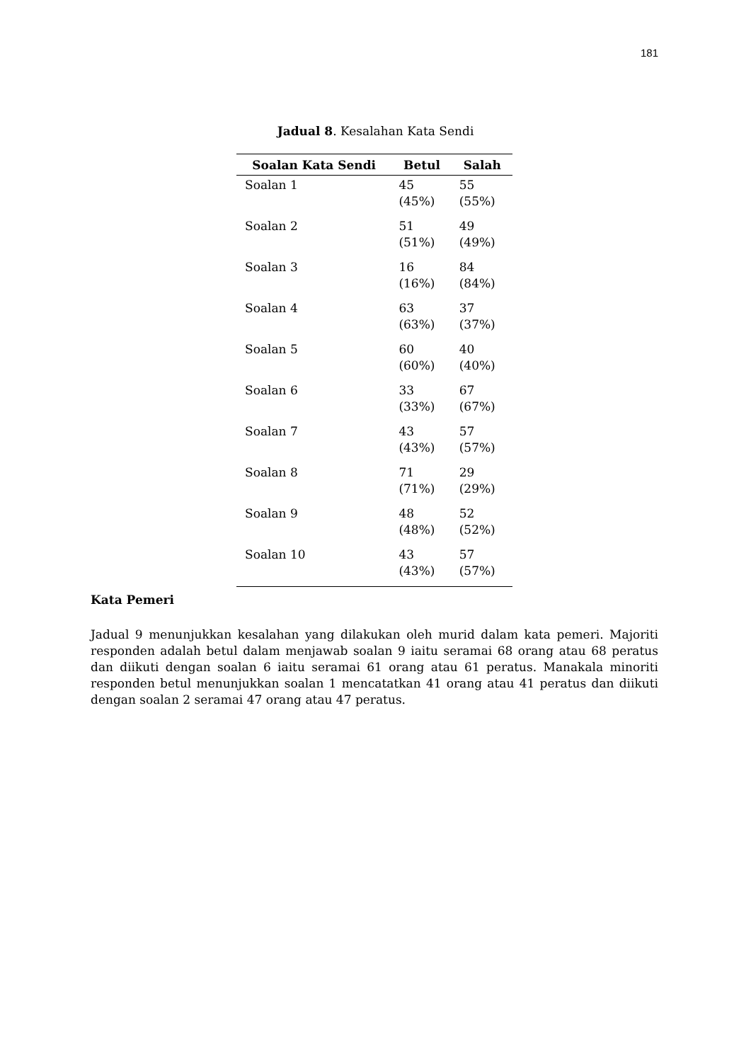181
Jadual 8. Kesalahan Kata Sendi
| Soalan Kata Sendi | Betul | Salah |
| --- | --- | --- |
| Soalan 1 | 45 (45%) | 55 (55%) |
| Soalan 2 | 51 (51%) | 49 (49%) |
| Soalan 3 | 16 (16%) | 84 (84%) |
| Soalan 4 | 63 (63%) | 37 (37%) |
| Soalan 5 | 60 (60%) | 40 (40%) |
| Soalan 6 | 33 (33%) | 67 (67%) |
| Soalan 7 | 43 (43%) | 57 (57%) |
| Soalan 8 | 71 (71%) | 29 (29%) |
| Soalan 9 | 48 (48%) | 52 (52%) |
| Soalan 10 | 43 (43%) | 57 (57%) |
Kata Pemeri
Jadual 9 menunjukkan kesalahan yang dilakukan oleh murid dalam kata pemeri. Majoriti responden adalah betul dalam menjawab soalan 9 iaitu seramai 68 orang atau 68 peratus dan diikuti dengan soalan 6 iaitu seramai 61 orang atau 61 peratus. Manakala minoriti responden betul menunjukkan soalan 1 mencatatkan 41 orang atau 41 peratus dan diikuti dengan soalan 2 seramai 47 orang atau 47 peratus.